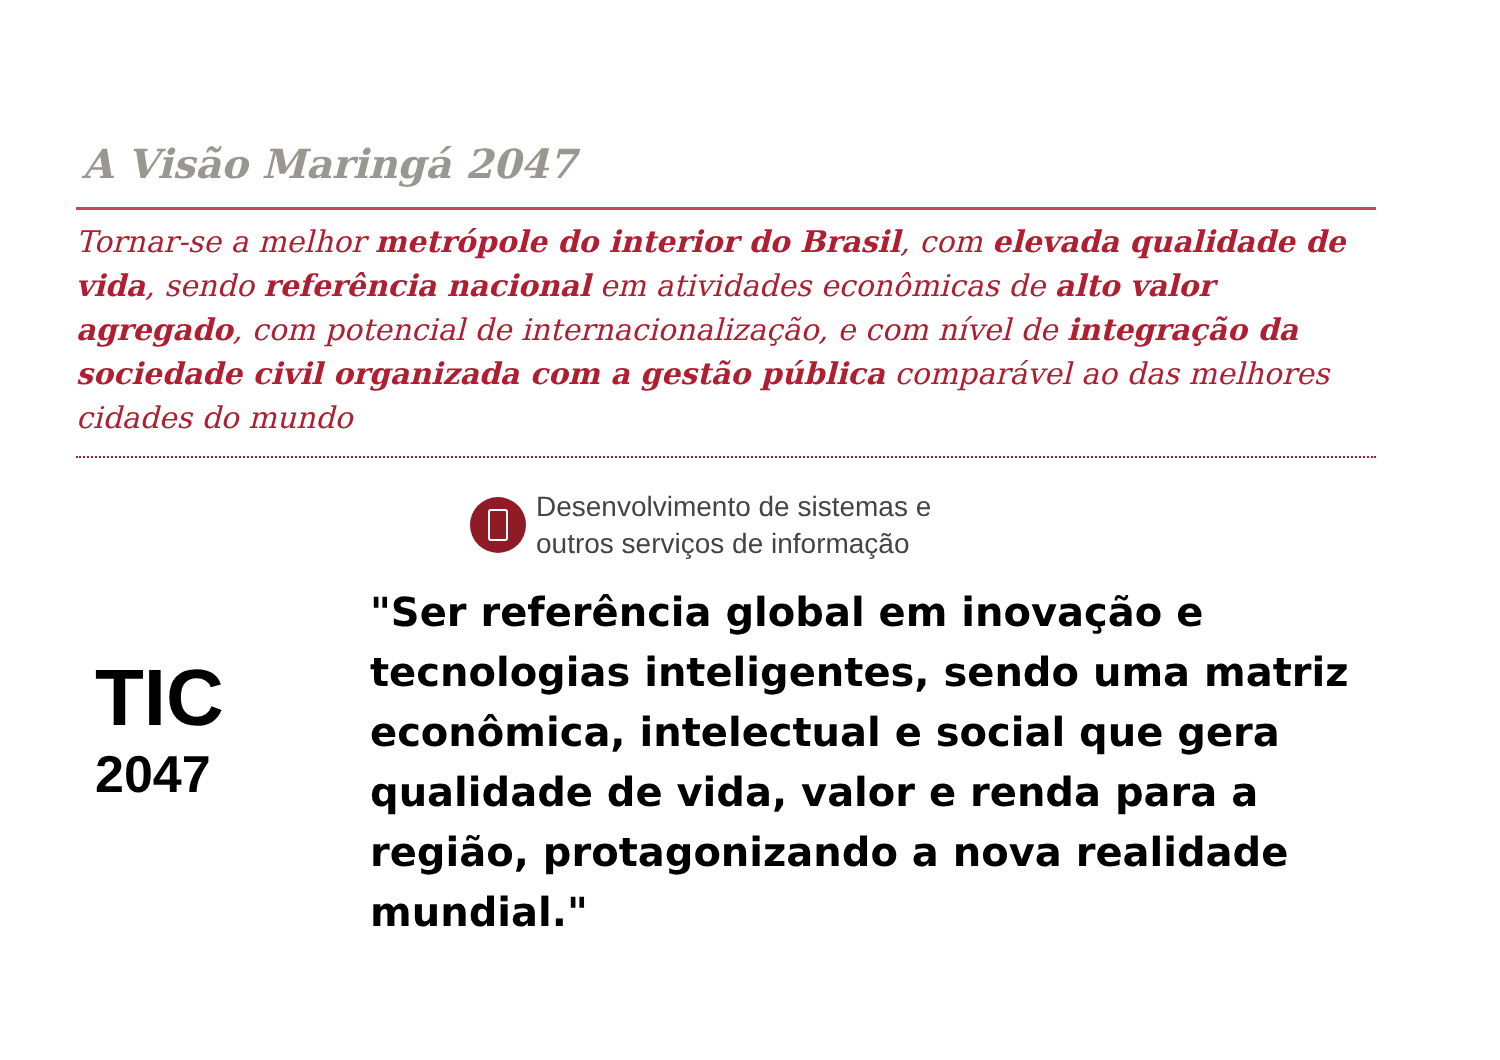A Visão Maringá 2047
Tornar-se a melhor metrópole do interior do Brasil, com elevada qualidade de vida, sendo referência nacional em atividades econômicas de alto valor agregado, com potencial de internacionalização, e com nível de integração da sociedade civil organizada com a gestão pública comparável ao das melhores cidades do mundo
Desenvolvimento de sistemas e
outros serviços de informação
TIC
2047
"Ser referência global em inovação e tecnologias inteligentes, sendo uma matriz econômica, intelectual e social que gera qualidade de vida, valor e renda para a região, protagonizando a nova realidade mundial."